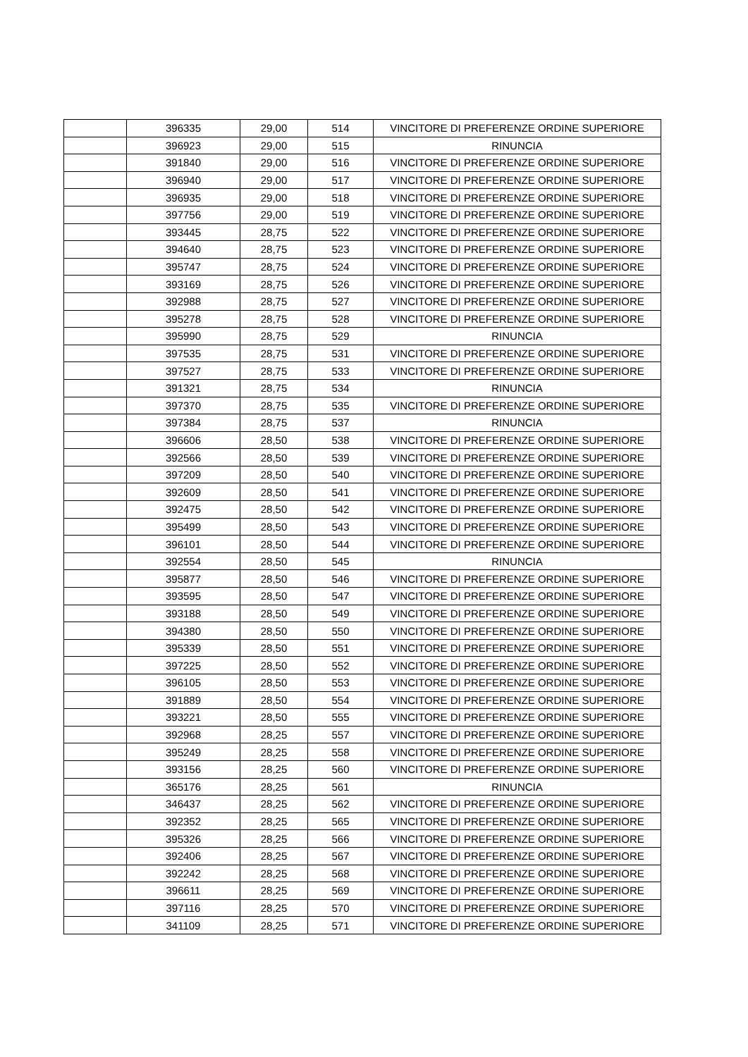| | 396335 | 29,00 | 514 | VINCITORE DI PREFERENZE ORDINE SUPERIORE |
| | 396923 | 29,00 | 515 | RINUNCIA |
| | 391840 | 29,00 | 516 | VINCITORE DI PREFERENZE ORDINE SUPERIORE |
| | 396940 | 29,00 | 517 | VINCITORE DI PREFERENZE ORDINE SUPERIORE |
| | 396935 | 29,00 | 518 | VINCITORE DI PREFERENZE ORDINE SUPERIORE |
| | 397756 | 29,00 | 519 | VINCITORE DI PREFERENZE ORDINE SUPERIORE |
| | 393445 | 28,75 | 522 | VINCITORE DI PREFERENZE ORDINE SUPERIORE |
| | 394640 | 28,75 | 523 | VINCITORE DI PREFERENZE ORDINE SUPERIORE |
| | 395747 | 28,75 | 524 | VINCITORE DI PREFERENZE ORDINE SUPERIORE |
| | 393169 | 28,75 | 526 | VINCITORE DI PREFERENZE ORDINE SUPERIORE |
| | 392988 | 28,75 | 527 | VINCITORE DI PREFERENZE ORDINE SUPERIORE |
| | 395278 | 28,75 | 528 | VINCITORE DI PREFERENZE ORDINE SUPERIORE |
| | 395990 | 28,75 | 529 | RINUNCIA |
| | 397535 | 28,75 | 531 | VINCITORE DI PREFERENZE ORDINE SUPERIORE |
| | 397527 | 28,75 | 533 | VINCITORE DI PREFERENZE ORDINE SUPERIORE |
| | 391321 | 28,75 | 534 | RINUNCIA |
| | 397370 | 28,75 | 535 | VINCITORE DI PREFERENZE ORDINE SUPERIORE |
| | 397384 | 28,75 | 537 | RINUNCIA |
| | 396606 | 28,50 | 538 | VINCITORE DI PREFERENZE ORDINE SUPERIORE |
| | 392566 | 28,50 | 539 | VINCITORE DI PREFERENZE ORDINE SUPERIORE |
| | 397209 | 28,50 | 540 | VINCITORE DI PREFERENZE ORDINE SUPERIORE |
| | 392609 | 28,50 | 541 | VINCITORE DI PREFERENZE ORDINE SUPERIORE |
| | 392475 | 28,50 | 542 | VINCITORE DI PREFERENZE ORDINE SUPERIORE |
| | 395499 | 28,50 | 543 | VINCITORE DI PREFERENZE ORDINE SUPERIORE |
| | 396101 | 28,50 | 544 | VINCITORE DI PREFERENZE ORDINE SUPERIORE |
| | 392554 | 28,50 | 545 | RINUNCIA |
| | 395877 | 28,50 | 546 | VINCITORE DI PREFERENZE ORDINE SUPERIORE |
| | 393595 | 28,50 | 547 | VINCITORE DI PREFERENZE ORDINE SUPERIORE |
| | 393188 | 28,50 | 549 | VINCITORE DI PREFERENZE ORDINE SUPERIORE |
| | 394380 | 28,50 | 550 | VINCITORE DI PREFERENZE ORDINE SUPERIORE |
| | 395339 | 28,50 | 551 | VINCITORE DI PREFERENZE ORDINE SUPERIORE |
| | 397225 | 28,50 | 552 | VINCITORE DI PREFERENZE ORDINE SUPERIORE |
| | 396105 | 28,50 | 553 | VINCITORE DI PREFERENZE ORDINE SUPERIORE |
| | 391889 | 28,50 | 554 | VINCITORE DI PREFERENZE ORDINE SUPERIORE |
| | 393221 | 28,50 | 555 | VINCITORE DI PREFERENZE ORDINE SUPERIORE |
| | 392968 | 28,25 | 557 | VINCITORE DI PREFERENZE ORDINE SUPERIORE |
| | 395249 | 28,25 | 558 | VINCITORE DI PREFERENZE ORDINE SUPERIORE |
| | 393156 | 28,25 | 560 | VINCITORE DI PREFERENZE ORDINE SUPERIORE |
| | 365176 | 28,25 | 561 | RINUNCIA |
| | 346437 | 28,25 | 562 | VINCITORE DI PREFERENZE ORDINE SUPERIORE |
| | 392352 | 28,25 | 565 | VINCITORE DI PREFERENZE ORDINE SUPERIORE |
| | 395326 | 28,25 | 566 | VINCITORE DI PREFERENZE ORDINE SUPERIORE |
| | 392406 | 28,25 | 567 | VINCITORE DI PREFERENZE ORDINE SUPERIORE |
| | 392242 | 28,25 | 568 | VINCITORE DI PREFERENZE ORDINE SUPERIORE |
| | 396611 | 28,25 | 569 | VINCITORE DI PREFERENZE ORDINE SUPERIORE |
| | 397116 | 28,25 | 570 | VINCITORE DI PREFERENZE ORDINE SUPERIORE |
| | 341109 | 28,25 | 571 | VINCITORE DI PREFERENZE ORDINE SUPERIORE |